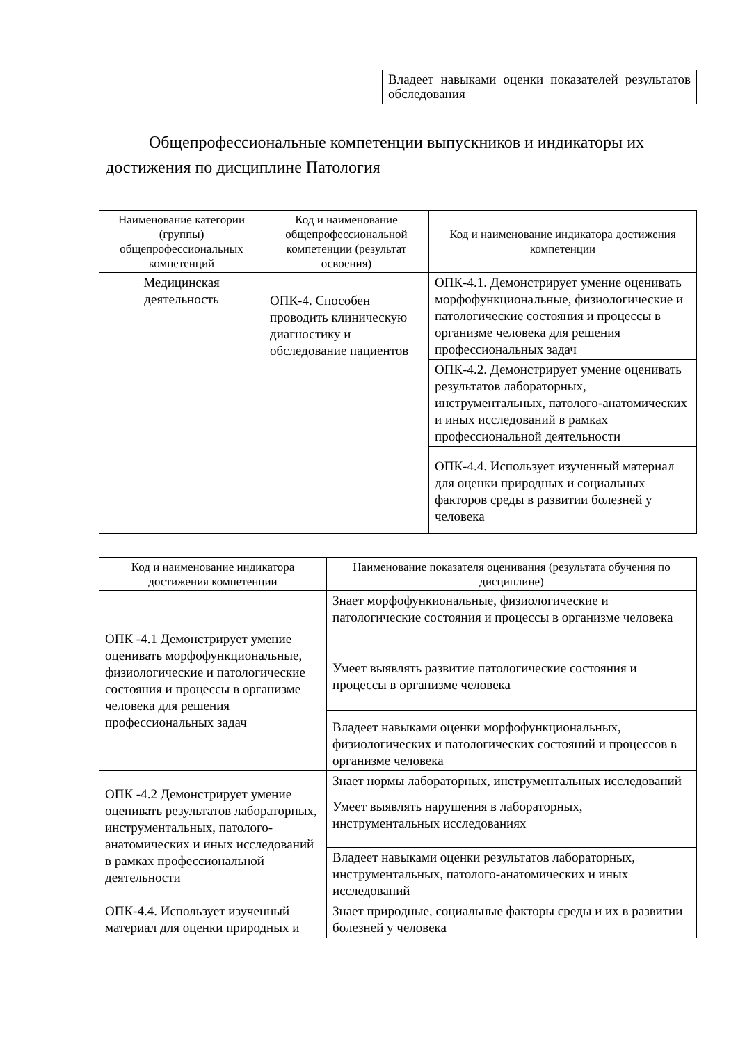| | Владеет навыками оценки показателей результатов обследования |
Общепрофессиональные компетенции выпускников и индикаторы их достижения по дисциплине Патология
| Наименование категории (группы) общепрофессиональных компетенций | Код и наименование общепрофессиональной компетенции (результат освоения) | Код и наименование индикатора достижения компетенции |
| --- | --- | --- |
| Медицинская деятельность | ОПК-4. Способен проводить клиническую диагностику и обследование пациентов | ОПК-4.1. Демонстрирует умение оценивать морфофункциональные, физиологические и патологические состояния и процессы в организме человека для решения профессиональных задач |
| | | ОПК-4.2. Демонстрирует умение оценивать результатов лабораторных, инструментальных, патолого-анатомических и иных исследований в рамках профессиональной деятельности |
| | | ОПК-4.4. Использует изученный материал для оценки природных и социальных факторов среды в развитии болезней у человека |
| Код и наименование индикатора достижения компетенции | Наименование показателя оценивания (результата обучения по дисциплине) |
| --- | --- |
| ОПК -4.1 Демонстрирует умение оценивать морфофункциональные, физиологические и патологические состояния и процессы в организме человека для решения профессиональных задач | Знает морфофункиональные, физиологические и патологические состояния и процессы в организме человека |
| | Умеет выявлять развитие патологические состояния и процессы в организме человека |
| | Владеет навыками оценки морфофункциональных, физиологических и патологических состояний и процессов в организме человека |
| ОПК -4.2 Демонстрирует умение оценивать результатов лабораторных, инструментальных, патолого-анатомических и иных исследований в рамках профессиональной деятельности | Знает нормы лабораторных, инструментальных исследований |
| | Умеет выявлять нарушения в лабораторных, инструментальных исследованиях |
| | Владеет навыками оценки результатов лабораторных, инструментальных, патолого-анатомических и иных исследований |
| ОПК-4.4. Использует изученный материал для оценки природных и | Знает природные, социальные факторы среды и их в развитии болезней у человека |